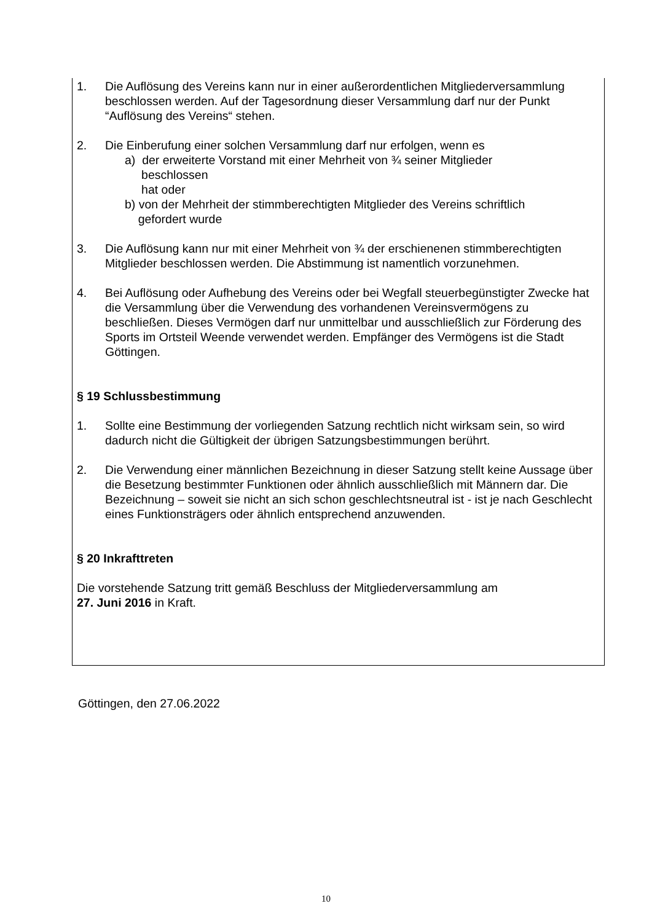1. Die Auflösung des Vereins kann nur in einer außerordentlichen Mitgliederversammlung beschlossen werden. Auf der Tagesordnung dieser Versammlung darf nur der Punkt “Auflösung des Vereins“ stehen.
2. Die Einberufung einer solchen Versammlung darf nur erfolgen, wenn es
a) der erweiterte Vorstand mit einer Mehrheit von ¾ seiner Mitglieder
beschlossen
hat oder
b) von der Mehrheit der stimmberechtigten Mitglieder des Vereins schriftlich
gefordert wurde
3. Die Auflösung kann nur mit einer Mehrheit von ¾ der erschienenen stimmberechtigten Mitglieder beschlossen werden. Die Abstimmung ist namentlich vorzunehmen.
4. Bei Auflösung oder Aufhebung des Vereins oder bei Wegfall steuerbegünstigter Zwecke hat die Versammlung über die Verwendung des vorhandenen Vereinsvermögens zu beschließen. Dieses Vermögen darf nur unmittelbar und ausschließlich zur Förderung des Sports im Ortsteil Weende verwendet werden. Empfänger des Vermögens ist die Stadt Göttingen.
§ 19 Schlussbestimmung
1. Sollte eine Bestimmung der vorliegenden Satzung rechtlich nicht wirksam sein, so wird dadurch nicht die Gültigkeit der übrigen Satzungsbestimmungen berührt.
2. Die Verwendung einer männlichen Bezeichnung in dieser Satzung stellt keine Aussage über die Besetzung bestimmter Funktionen oder ähnlich ausschließlich mit Männern dar. Die Bezeichnung – soweit sie nicht an sich schon geschlechtsneutral ist - ist je nach Geschlecht eines Funktionsträgers oder ähnlich entsprechend anzuwenden.
§ 20 Inkrafttreten
Die vorstehende Satzung tritt gemäß Beschluss der Mitgliederversammlung am
27. Juni 2016 in Kraft.
Göttingen, den 27.06.2022
10